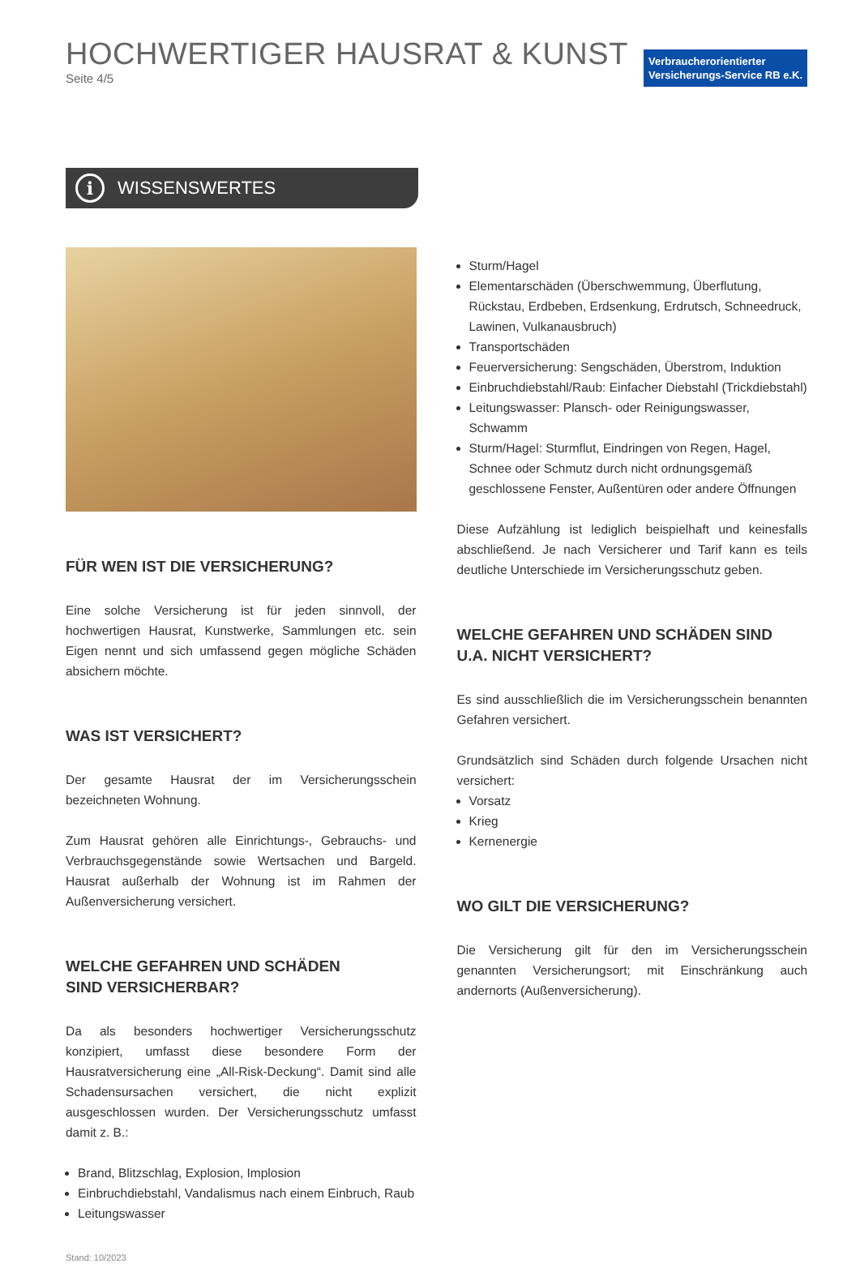HOCHWERTIGER HAUSRAT & KUNST
Seite 4/5
Verbraucherorientierter
Versicherungs-Service RB e.K.
i WISSENSWERTES
FÜR WEN IST DIE VERSICHERUNG?
Eine solche Versicherung ist für jeden sinnvoll, der hochwertigen Hausrat, Kunstwerke, Sammlungen etc. sein Eigen nennt und sich umfassend gegen mögliche Schäden absichern möchte.
WAS IST VERSICHERT?
Der gesamte Hausrat der im Versicherungsschein bezeichneten Wohnung.
Zum Hausrat gehören alle Einrichtungs-, Gebrauchs- und Verbrauchsgegenstände sowie Wertsachen und Bargeld. Hausrat außerhalb der Wohnung ist im Rahmen der Außenversicherung versichert.
WELCHE GEFAHREN UND SCHÄDEN
SIND VERSICHERBAR?
Da als besonders hochwertiger Versicherungsschutz konzipiert, umfasst diese besondere Form der Hausratversicherung eine „All-Risk-Deckung“. Damit sind alle Schadensursachen versichert, die nicht explizit ausgeschlossen wurden. Der Versicherungsschutz umfasst damit z. B.:
Brand, Blitzschlag, Explosion, Implosion
Einbruchdiebstahl, Vandalismus nach einem Einbruch, Raub
Leitungswasser
Stand: 10/2023
Sturm/Hagel
Elementarschäden (Überschwemmung, Überflutung, Rückstau, Erdbeben, Erdsenkung, Erdrutsch, Schneedruck, Lawinen, Vulkanausbruch)
Transportschäden
Feuerversicherung: Sengschäden, Überstrom, Induktion
Einbruchdiebstahl/Raub: Einfacher Diebstahl (Trickdiebstahl)
Leitungswasser: Plansch- oder Reinigungswasser, Schwamm
Sturm/Hagel: Sturmflut, Eindringen von Regen, Hagel, Schnee oder Schmutz durch nicht ordnungsgemäß geschlossene Fenster, Außentüren oder andere Öffnungen
Diese Aufzählung ist lediglich beispielhaft und keinesfalls abschließend. Je nach Versicherer und Tarif kann es teils deutliche Unterschiede im Versicherungsschutz geben.
WELCHE GEFAHREN UND SCHÄDEN SIND U.A. NICHT VERSICHERT?
Es sind ausschließlich die im Versicherungsschein benannten Gefahren versichert.
Grundsätzlich sind Schäden durch folgende Ursachen nicht versichert:
Vorsatz
Krieg
Kernenergie
WO GILT DIE VERSICHERUNG?
Die Versicherung gilt für den im Versicherungsschein genannten Versicherungsort; mit Einschränkung auch andernorts (Außenversicherung).